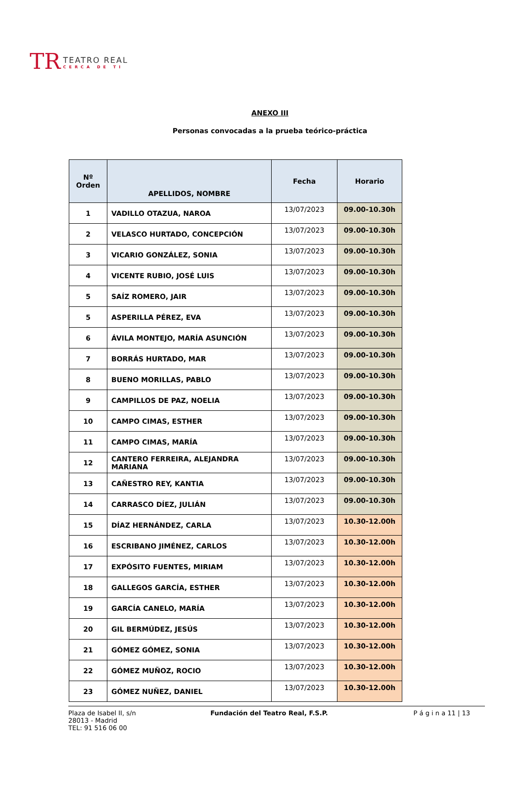TR
TEATRO REAL
CERCA DE TI
ANEXO III
Personas convocadas a la prueba teórico-práctica
| Nº Orden | APELLIDOS, NOMBRE | Fecha | Horario |
| --- | --- | --- | --- |
| 1 | VADILLO OTAZUA, NAROA | 13/07/2023 | 09.00-10.30h |
| 2 | VELASCO HURTADO, CONCEPCIÓN | 13/07/2023 | 09.00-10.30h |
| 3 | VICARIO GONZÁLEZ, SONIA | 13/07/2023 | 09.00-10.30h |
| 4 | VICENTE RUBIO, JOSÉ LUIS | 13/07/2023 | 09.00-10.30h |
| 5 | SAÍZ ROMERO, JAIR | 13/07/2023 | 09.00-10.30h |
| 5 | ASPERILLA PÉREZ, EVA | 13/07/2023 | 09.00-10.30h |
| 6 | ÁVILA MONTEJO, MARÍA ASUNCIÓN | 13/07/2023 | 09.00-10.30h |
| 7 | BORRÁS HURTADO, MAR | 13/07/2023 | 09.00-10.30h |
| 8 | BUENO MORILLAS, PABLO | 13/07/2023 | 09.00-10.30h |
| 9 | CAMPILLOS DE PAZ, NOELIA | 13/07/2023 | 09.00-10.30h |
| 10 | CAMPO CIMAS, ESTHER | 13/07/2023 | 09.00-10.30h |
| 11 | CAMPO CIMAS, MARÍA | 13/07/2023 | 09.00-10.30h |
| 12 | CANTERO FERREIRA, ALEJANDRA MARIANA | 13/07/2023 | 09.00-10.30h |
| 13 | CAÑESTRO REY, KANTIA | 13/07/2023 | 09.00-10.30h |
| 14 | CARRASCO DÍEZ, JULIÁN | 13/07/2023 | 09.00-10.30h |
| 15 | DÍAZ HERNÁNDEZ, CARLA | 13/07/2023 | 10.30-12.00h |
| 16 | ESCRIBANO JIMÉNEZ, CARLOS | 13/07/2023 | 10.30-12.00h |
| 17 | EXPÓSITO FUENTES, MIRIAM | 13/07/2023 | 10.30-12.00h |
| 18 | GALLEGOS GARCÍA, ESTHER | 13/07/2023 | 10.30-12.00h |
| 19 | GARCÍA CANELO, MARÍA | 13/07/2023 | 10.30-12.00h |
| 20 | GIL BERMÚDEZ, JESÚS | 13/07/2023 | 10.30-12.00h |
| 21 | GÓMEZ GÓMEZ, SONIA | 13/07/2023 | 10.30-12.00h |
| 22 | GÓMEZ MUÑOZ, ROCIO | 13/07/2023 | 10.30-12.00h |
| 23 | GÓMEZ NUÑEZ, DANIEL | 13/07/2023 | 10.30-12.00h |
Plaza de Isabel II, s/n
28013 - Madrid
TEL: 91 516 06 00
Fundación del Teatro Real, F.S.P.
P á g i n a 11 | 13